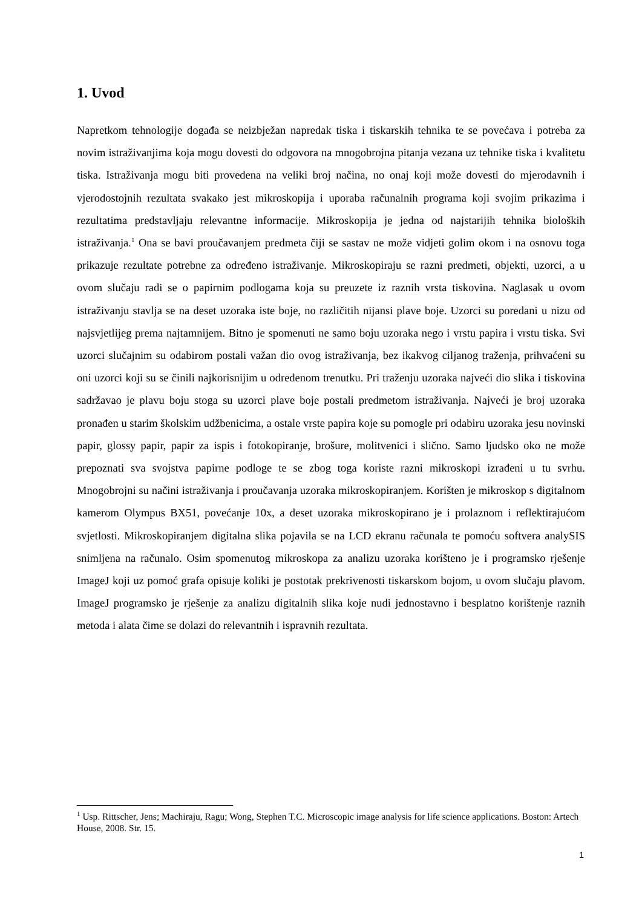1. Uvod
Napretkom tehnologije događa se neizbježan napredak tiska i tiskarskih tehnika te se povećava i potreba za novim istraživanjima koja mogu dovesti do odgovora na mnogobrojna pitanja vezana uz tehnike tiska i kvalitetu tiska. Istraživanja mogu biti provedena na veliki broj načina, no onaj koji može dovesti do mjerodavnih i vjerodostojnih rezultata svakako jest mikroskopija i uporaba računalnih programa koji svojim prikazima i rezultatima predstavljaju relevantne informacije. Mikroskopija je jedna od najstarijih tehnika bioloških istraživanja.<sup>1</sup> Ona se bavi proučavanjem predmeta čiji se sastav ne može vidjeti golim okom i na osnovu toga prikazuje rezultate potrebne za određeno istraživanje. Mikroskopiraju se razni predmeti, objekti, uzorci, a u ovom slučaju radi se o papirnim podlogama koja su preuzete iz raznih vrsta tiskovina. Naglasak u ovom istraživanju stavlja se na deset uzoraka iste boje, no različitih nijansi plave boje. Uzorci su poredani u nizu od najsvjetlijeg prema najtamnijem. Bitno je spomenuti ne samo boju uzoraka nego i vrstu papira i vrstu tiska. Svi uzorci slučajnim su odabirom postali važan dio ovog istraživanja, bez ikakvog ciljanog traženja, prihvaćeni su oni uzorci koji su se činili najkorisnijim u određenom trenutku. Pri traženju uzoraka najveći dio slika i tiskovina sadržavao je plavu boju stoga su uzorci plave boje postali predmetom istraživanja. Najveći je broj uzoraka pronađen u starim školskim udžbenicima, a ostale vrste papira koje su pomogle pri odabiru uzoraka jesu novinski papir, glossy papir, papir za ispis i fotokopiranje, brošure, molitvenici i slično. Samo ljudsko oko ne može prepoznati sva svojstva papirne podloge te se zbog toga koriste razni mikroskopi izrađeni u tu svrhu. Mnogobrojni su načini istraživanja i proučavanja uzoraka mikroskopiranjem. Korišten je mikroskop s digitalnom kamerom Olympus BX51, povećanje 10x, a deset uzoraka mikroskopirano je i prolaznom i reflektirajućom svjetlosti. Mikroskopiranjem digitalna slika pojavila se na LCD ekranu računala te pomoću softvera analySIS snimljena na računalo. Osim spomenutog mikroskopa za analizu uzoraka korišteno je i programsko rješenje ImageJ koji uz pomoć grafa opisuje koliki je postotak prekrivenosti tiskarskom bojom, u ovom slučaju plavom. ImageJ programsko je rješenje za analizu digitalnih slika koje nudi jednostavno i besplatno korištenje raznih metoda i alata čime se dolazi do relevantnih i ispravnih rezultata.
<sup>1</sup> Usp. Rittscher, Jens; Machiraju, Ragu; Wong, Stephen T.C. Microscopic image analysis for life science applications. Boston: Artech House, 2008. Str. 15.
1